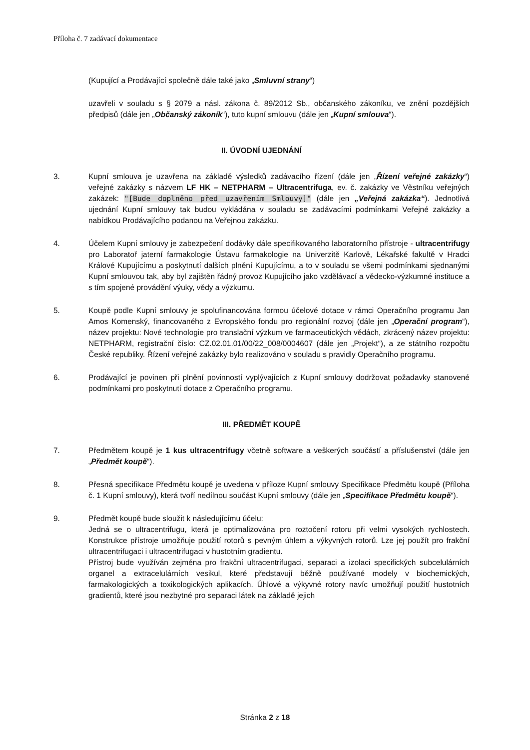Příloha č. 7 zadávací dokumentace
(Kupující a Prodávající společně dále také jako „Smluvní strany“)
uzavřeli v souladu s § 2079 a násl. zákona č. 89/2012 Sb., občanského zákoníku, ve znění pozdějších předpisů (dále jen „Občanský zákoník“), tuto kupní smlouvu (dále jen „Kupní smlouva“).
II. ÚVODNÍ UJEDNÁNÍ
3. Kupní smlouva je uzavřena na základě výsledků zadávacího řízení (dále jen „Řízení veřejné zakázky“) veřejné zakázky s názvem LF HK – NETPHARM – Ultracentrifuga, ev. č. zakázky ve Věstníku veřejných zakázek: "[Bude doplněno před uzavřením Smlouvy]" (dále jen „Veřejná zakázka“). Jednotlivá ujednání Kupní smlouvy tak budou vykládána v souladu se zadávacími podmínkami Veřejné zakázky a nabídkou Prodávajícího podanou na Veřejnou zakázku.
4. Účelem Kupní smlouvy je zabezpečení dodávky dále specifikovaného laboratorního přístroje - ultracentrifugy pro Laboratoř jaterní farmakologie Ústavu farmakologie na Univerzitě Karlově, Lékařské fakultě v Hradci Králové Kupujícímu a poskytnutí dalších plnění Kupujícímu, a to v souladu se všemi podmínkami sjednanými Kupní smlouvou tak, aby byl zajištěn řádný provoz Kupujícího jako vzdělávací a vědecko-výzkumné instituce a s tím spojené provádění výuky, vědy a výzkumu.
5. Koupě podle Kupní smlouvy je spolufinancována formou účelové dotace v rámci Operačního programu Jan Amos Komenský, financovaného z Evropského fondu pro regionální rozvoj (dále jen „Operační program“), název projektu: Nové technologie pro translační výzkum ve farmaceutických vědách, zkrácený název projektu: NETPHARM, registrační číslo: CZ.02.01.01/00/22_008/0004607 (dále jen „Projekt“), a ze státního rozpočtu České republiky. Řízení veřejné zakázky bylo realizováno v souladu s pravidly Operačního programu.
6. Prodávající je povinen při plnění povinností vyplývajících z Kupní smlouvy dodržovat požadavky stanovené podmínkami pro poskytnutí dotace z Operačního programu.
III. PŘEDMĚT KOUPĚ
7. Předmětem koupě je 1 kus ultracentrifugy včetně software a veškerých součástí a příslušenství (dále jen „Předmět koupě“).
8. Přesná specifikace Předmětu koupě je uvedena v příloze Kupní smlouvy Specifikace Předmětu koupě (Příloha č. 1 Kupní smlouvy), která tvoří nedílnou součást Kupní smlouvy (dále jen „Specifikace Předmětu koupě“).
9. Předmět koupě bude sloužit k následujícímu účelu:
Jedná se o ultracentrifugu, která je optimalizována pro roztočení rotoru při velmi vysokých rychlostech. Konstrukce přístroje umožňuje použití rotorů s pevným úhlem a výkyvných rotorů. Lze jej použít pro frakční ultracentrifugaci i ultracentrifugaci v hustotním gradientu.
Přístroj bude využíván zejména pro frakční ultracentrifugaci, separaci a izolaci specifických subcelulárních organel a extracelulárních vesikul, které představují běžně používané modely v biochemických, farmakologických a toxikologických aplikacích. Úhlové a výkyvné rotory navíc umožňují použití hustotních gradientů, které jsou nezbytné pro separaci látek na základě jejich
Stránka 2 z 18